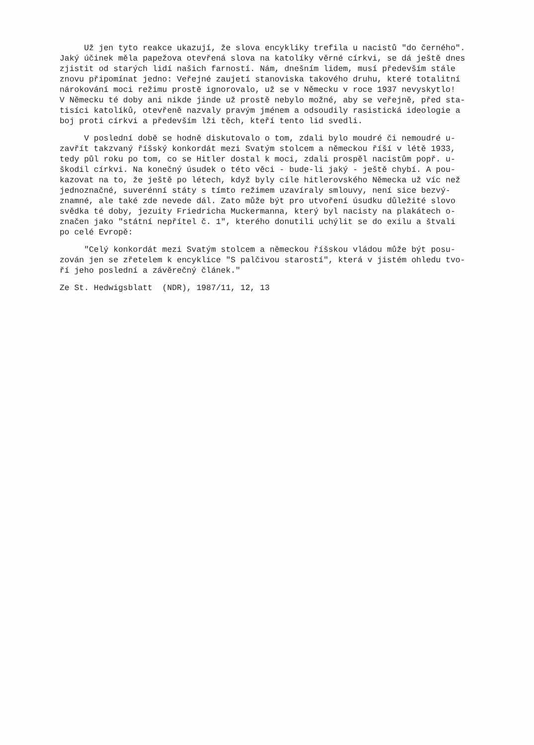Už jen tyto reakce ukazují, že slova encykliky trefila u nacistů "do černého". Jaký účinek měla papežova otevřená slova na katolíky věrné církvi, se dá ještě dnes zjistit od starých lidí našich farností. Nám, dnešním lidem, musí především stále znovu připomínat jedno: Veřejné zaujetí stanoviska takového druhu, které totalitní nárokování moci režimu prostě ignorovalo, už se v Německu v roce 1937 nevyskytlo! V Německu té doby ani nikde jinde už prostě nebylo možné, aby se veřejně, před sta- tisíci katolíků, otevřeně nazvaly pravým jménem a odsoudily rasistická ideologie a boj proti církvi a především lži těch, kteří tento lid svedli.
V poslední době se hodně diskutovalo o tom, zdali bylo moudré či nemoudré u- zavřít takzvaný říšský konkordát mezi Svatým stolcem a německou říší v létě 1933, tedy půl roku po tom, co se Hitler dostal k moci, zdali prospěl nacistům popř. u- škodil církvi. Na konečný úsudek o této věci - bude-li jaký - ještě chybí. A pou- kazovat na to, že ještě po létech, když byly cíle hitlerovského Německa už víc než jednoznačné, suverénní státy s tímto režimem uzavíraly smlouvy, není sice bezvý- znamné, ale také zde nevede dál. Zato může být pro utvoření úsudku důležité slovo svědka té doby, jezuity Friedricha Muckermanna, který byl nacisty na plakátech o- značen jako "státní nepřítel č. 1", kterého donutili uchýlit se do exilu a štvali po celé Evropě:
"Celý konkordát mezi Svatým stolcem a německou říšskou vládou může být posu- zován jen se zřetelem k encyklice "S palčivou starostí", která v jistém ohledu tvo- ří jeho poslední a závěrečný článek."
Ze St. Hedwigsblatt (NDR), 1987/11, 12, 13